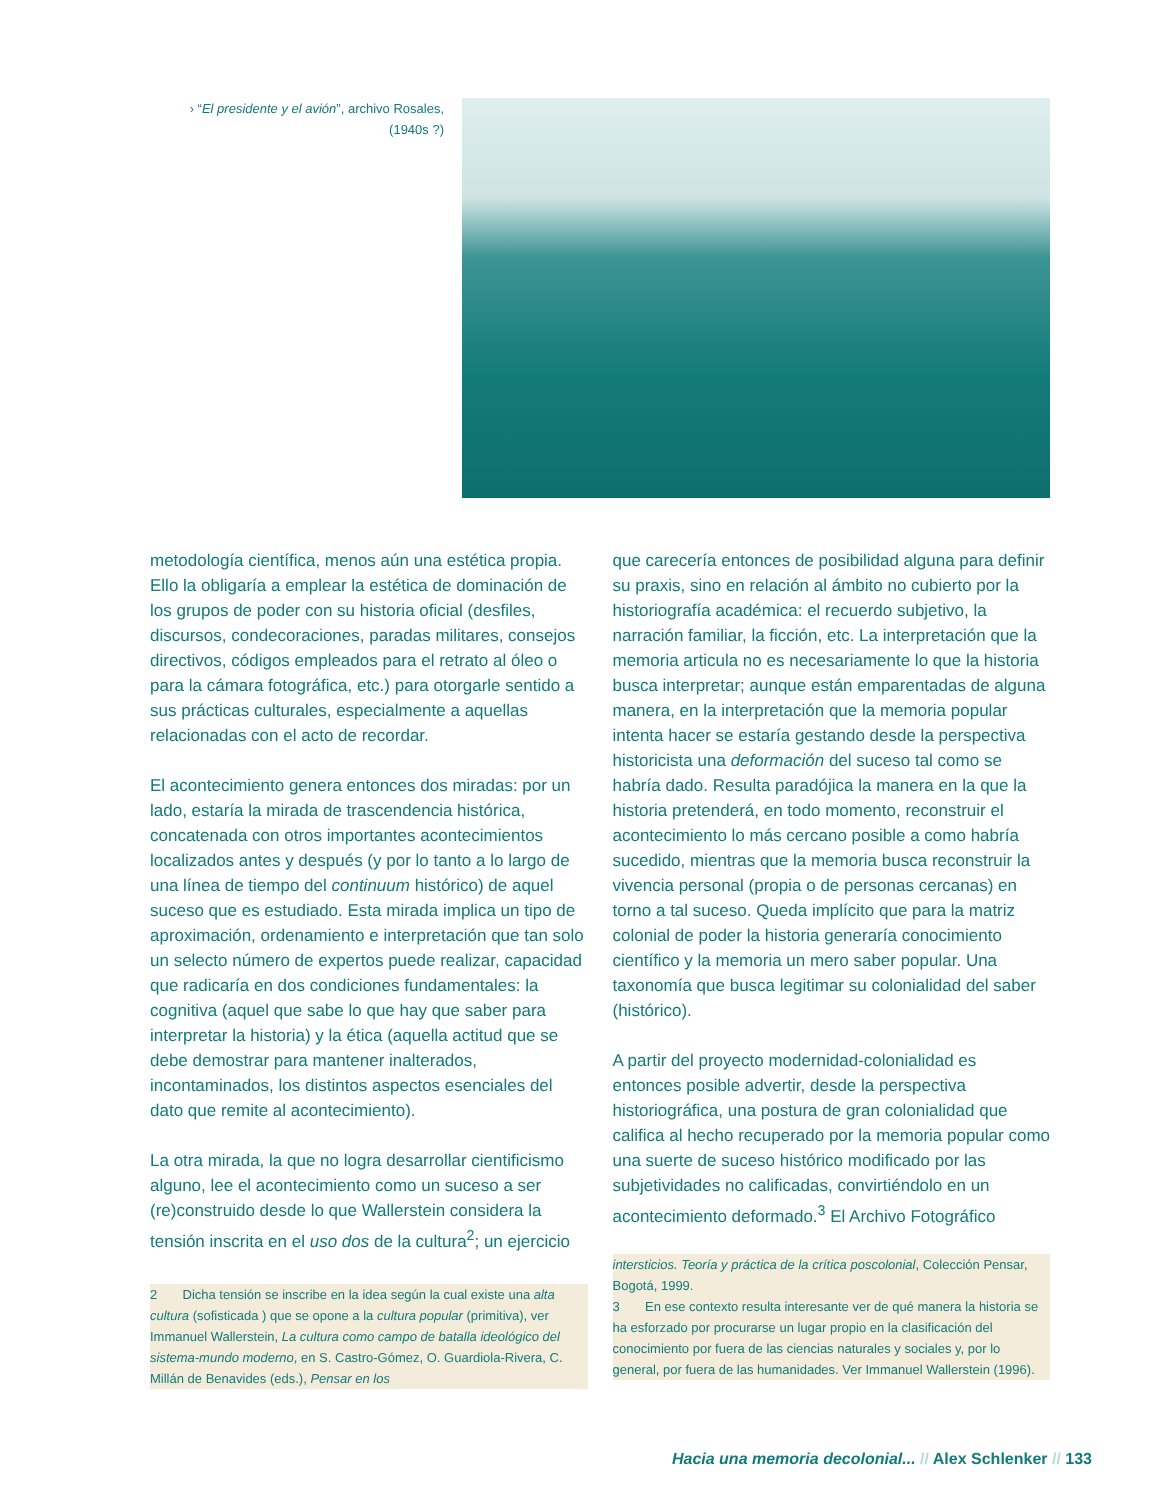› “El presidente y el avión”, archivo Rosales, (1940s ?)
metodología científica, menos aún una estética propia. Ello la obligaría a emplear la estética de dominación de los grupos de poder con su historia oficial (desfiles, discursos, condecoraciones, paradas militares, consejos directivos, códigos empleados para el retrato al óleo o para la cámara fotográfica, etc.) para otorgarle sentido a sus prácticas culturales, especialmente a aquellas relacionadas con el acto de recordar.
El acontecimiento genera entonces dos miradas: por un lado, estaría la mirada de trascendencia histórica, concatenada con otros importantes acontecimientos localizados antes y después (y por lo tanto a lo largo de una línea de tiempo del continuum histórico) de aquel suceso que es estudiado. Esta mirada implica un tipo de aproximación, ordenamiento e interpretación que tan solo un selecto número de expertos puede realizar, capacidad que radicaría en dos condiciones fundamentales: la cognitiva (aquel que sabe lo que hay que saber para interpretar la historia) y la ética (aquella actitud que se debe demostrar para mantener inalterados, incontaminados, los distintos aspectos esenciales del dato que remite al acontecimiento).
La otra mirada, la que no logra desarrollar cientificismo alguno, lee el acontecimiento como un suceso a ser (re)construido desde lo que Wallerstein considera la tensión inscrita en el uso dos de la cultura<sup>2</sup>; un ejercicio
2 Dicha tensión se inscribe en la idea según la cual existe una alta cultura (sofisticada ) que se opone a la cultura popular (primitiva), ver Immanuel Wallerstein, La cultura como campo de batalla ideológico del sistema-mundo moderno, en S. Castro-Gómez, O. Guardiola-Rivera, C. Millán de Benavides (eds.), Pensar en los
que carecería entonces de posibilidad alguna para definir su praxis, sino en relación al ámbito no cubierto por la historiografía académica: el recuerdo subjetivo, la narración familiar, la ficción, etc. La interpretación que la memoria articula no es necesariamente lo que la historia busca interpretar; aunque están emparentadas de alguna manera, en la interpretación que la memoria popular intenta hacer se estaría gestando desde la perspectiva historicista una deformación del suceso tal como se habría dado. Resulta paradójica la manera en la que la historia pretenderá, en todo momento, reconstruir el acontecimiento lo más cercano posible a como habría sucedido, mientras que la memoria busca reconstruir la vivencia personal (propia o de personas cercanas) en torno a tal suceso. Queda implícito que para la matriz colonial de poder la historia generaría conocimiento científico y la memoria un mero saber popular. Una taxonomía que busca legitimar su colonialidad del saber (histórico).
A partir del proyecto modernidad-colonialidad es entonces posible advertir, desde la perspectiva historiográfica, una postura de gran colonialidad que califica al hecho recuperado por la memoria popular como una suerte de suceso histórico modificado por las subjetividades no calificadas, convirtiéndolo en un acontecimiento deformado.<sup>3</sup> El Archivo Fotográfico
intersticios. Teoría y práctica de la crítica poscolonial, Colección Pensar, Bogotá, 1999.
3 En ese contexto resulta interesante ver de qué manera la historia se ha esforzado por procurarse un lugar propio en la clasificación del conocimiento por fuera de las ciencias naturales y sociales y, por lo general, por fuera de las humanidades. Ver Immanuel Wallerstein (1996).
Hacia una memoria decolonial... // Alex Schlenker // 133